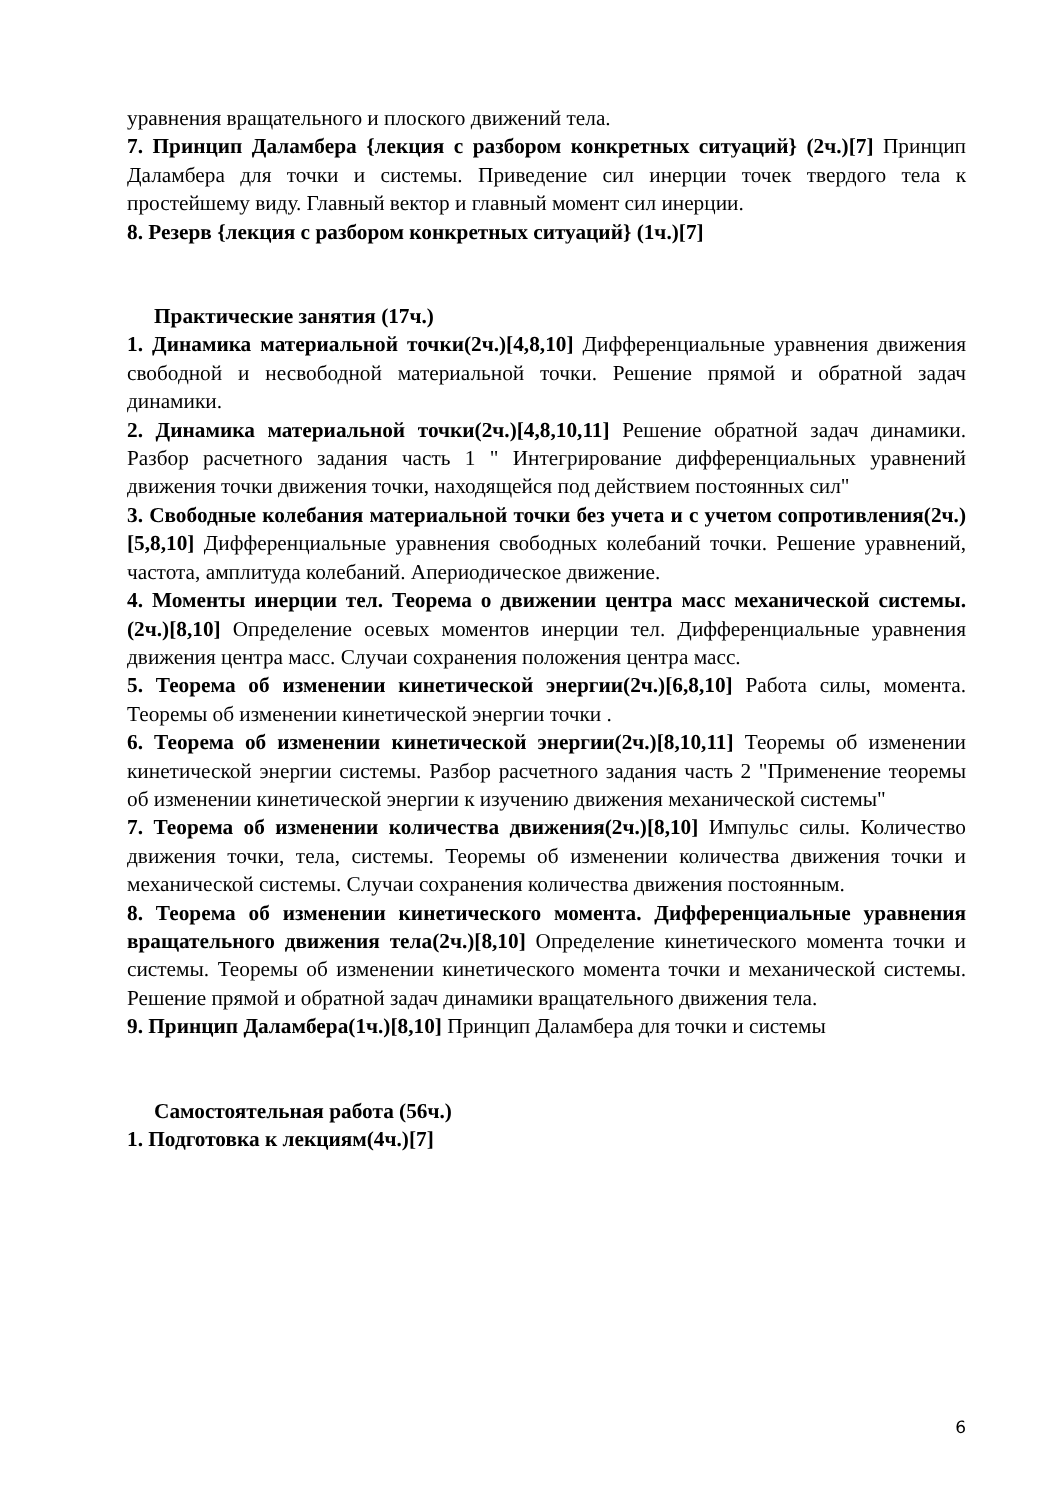уравнения вращательного и плоского движений тела.
7. Принцип Даламбера {лекция с разбором конкретных ситуаций} (2ч.)[7] Принцип Даламбера для точки и системы. Приведение сил инерции точек твердого тела к простейшему виду. Главный вектор и главный момент сил инерции.
8. Резерв {лекция с разбором конкретных ситуаций} (1ч.)[7]
Практические занятия (17ч.)
1. Динамика материальной точки(2ч.)[4,8,10] Дифференциальные уравнения движения свободной и несвободной материальной точки. Решение прямой и обратной задач динамики.
2. Динамика материальной точки(2ч.)[4,8,10,11] Решение обратной задач динамики. Разбор расчетного задания часть 1 " Интегрирование дифференциальных уравнений движения точки движения точки, находящейся под действием постоянных сил"
3. Свободные колебания материальной точки без учета и с учетом сопротивления(2ч.)[5,8,10] Дифференциальные уравнения свободных колебаний точки. Решение уравнений, частота, амплитуда колебаний. Апериодическое движение.
4. Моменты инерции тел. Теорема о движении центра масс механической системы.(2ч.)[8,10] Определение осевых моментов инерции тел. Дифференциальные уравнения движения центра масс. Случаи сохранения положения центра масс.
5. Теорема об изменении кинетической энергии(2ч.)[6,8,10] Работа силы, момента. Теоремы об изменении кинетической энергии точки .
6. Теорема об изменении кинетической энергии(2ч.)[8,10,11] Теоремы об изменении кинетической энергии системы. Разбор расчетного задания часть 2 "Применение теоремы об изменении кинетической энергии к изучению движения механической системы"
7. Теорема об изменении количества движения(2ч.)[8,10] Импульс силы. Количество движения точки, тела, системы. Теоремы об изменении количества движения точки и механической системы. Случаи сохранения количества движения постоянным.
8. Теорема об изменении кинетического момента. Дифференциальные уравнения вращательного движения тела(2ч.)[8,10] Определение кинетического момента точки и системы. Теоремы об изменении кинетического момента точки и механической системы. Решение прямой и обратной задач динамики вращательного движения тела.
9. Принцип Даламбера(1ч.)[8,10] Принцип Даламбера для точки и системы
Самостоятельная работа (56ч.)
1. Подготовка к лекциям(4ч.)[7]
6